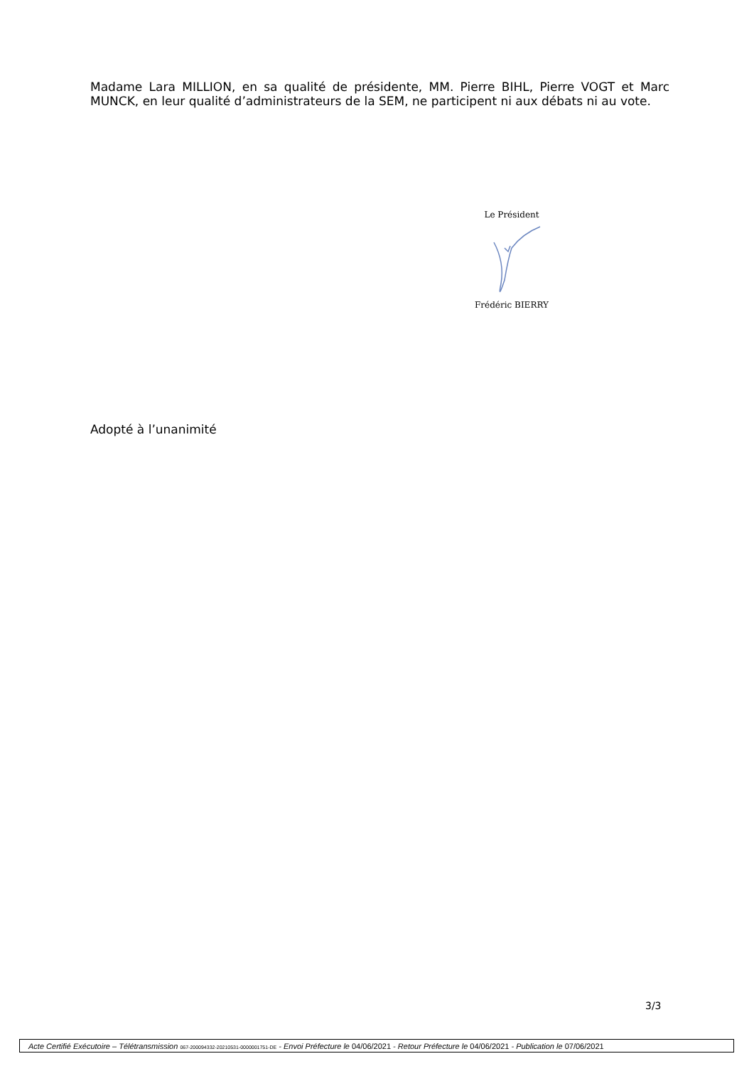Madame Lara MILLION, en sa qualité de présidente, MM. Pierre BIHL, Pierre VOGT et Marc MUNCK, en leur qualité d’administrateurs de la SEM, ne participent ni aux débats ni au vote.
Le Président
Frédéric BIERRY
Adopté à l’unanimité
3/3
Acte Certifié Exécutoire – Télétransmission 067-200094332-20210531-0000001751-DE - Envoi Préfecture le 04/06/2021 - Retour Préfecture le 04/06/2021 - Publication le 07/06/2021